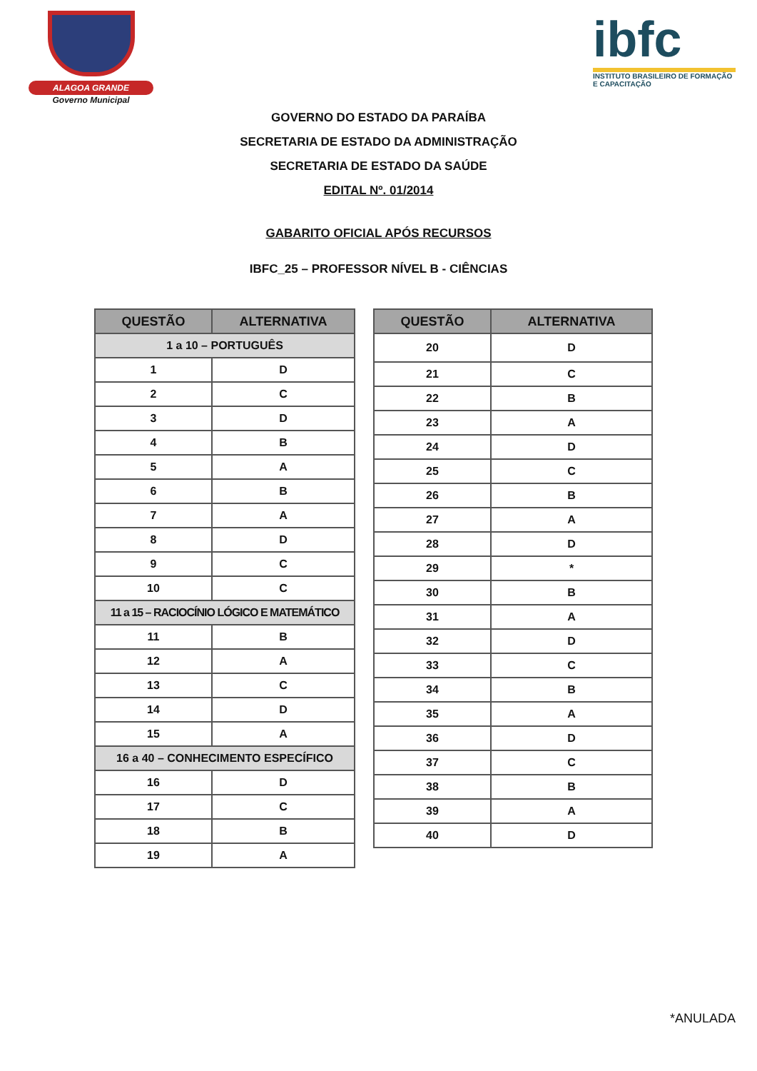ALAGOA GRANDE
Governo Municipal
ibfc
INSTITUTO BRASILEIRO DE FORMAÇÃO E CAPACITAÇÃO
GOVERNO DO ESTADO DA PARAÍBA
SECRETARIA DE ESTADO DA ADMINISTRAÇÃO
SECRETARIA DE ESTADO DA SAÚDE
EDITAL Nº. 01/2014
GABARITO OFICIAL APÓS RECURSOS
IBFC_25 – PROFESSOR NÍVEL B - CIÊNCIAS
| QUESTÃO | ALTERNATIVA |
| --- | --- |
| 1 a 10 – PORTUGUÊS | |
| 1 | D |
| 2 | C |
| 3 | D |
| 4 | B |
| 5 | A |
| 6 | B |
| 7 | A |
| 8 | D |
| 9 | C |
| 10 | C |
| 11 a 15 – RACIOCÍNIO LÓGICO E MATEMÁTICO | |
| 11 | B |
| 12 | A |
| 13 | C |
| 14 | D |
| 15 | A |
| 16 a 40 – CONHECIMENTO ESPECÍFICO | |
| 16 | D |
| 17 | C |
| 18 | B |
| 19 | A |
| QUESTÃO | ALTERNATIVA |
| --- | --- |
| 20 | D |
| 21 | C |
| 22 | B |
| 23 | A |
| 24 | D |
| 25 | C |
| 26 | B |
| 27 | A |
| 28 | D |
| 29 | * |
| 30 | B |
| 31 | A |
| 32 | D |
| 33 | C |
| 34 | B |
| 35 | A |
| 36 | D |
| 37 | C |
| 38 | B |
| 39 | A |
| 40 | D |
*ANULADA